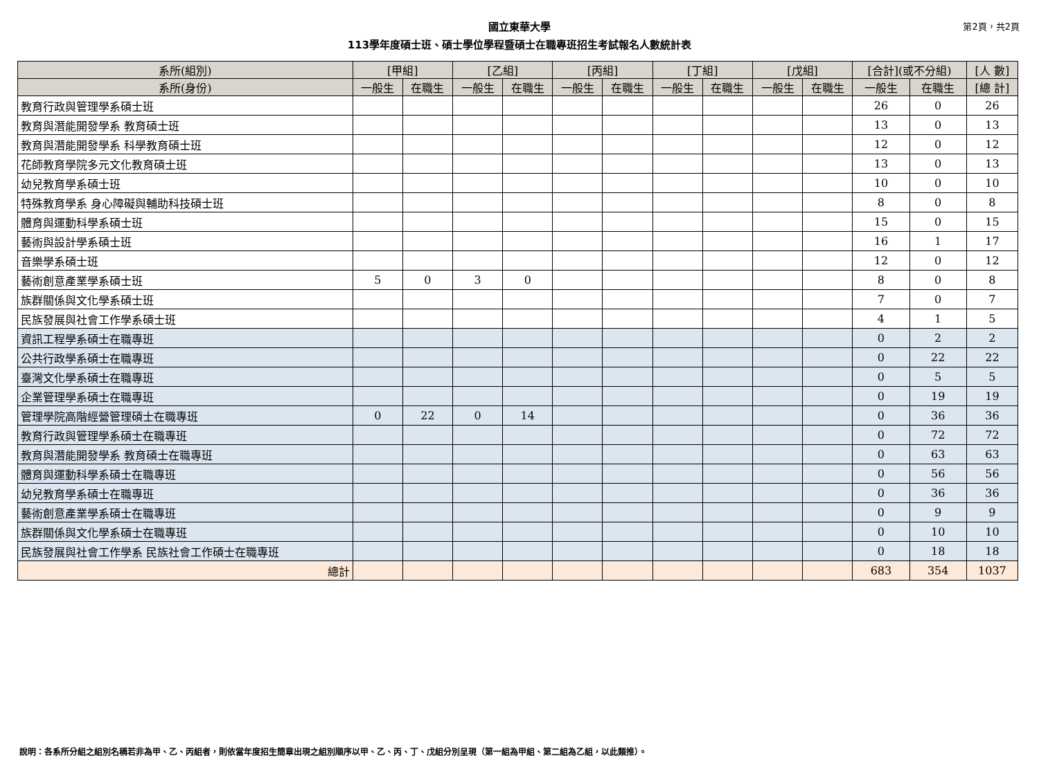國立東華大學
113學年度碩士班、碩士學位學程暨碩士在職專班招生考試報名人數統計表
第2頁，共2頁
| 系所(組別) | [甲組] | | [乙組] | | [丙組] | | [丁組] | | [戊組] | | [合計](或不分組) | | [人 數] |
| --- | --- | --- | --- | --- | --- | --- | --- | --- | --- | --- | --- | --- | --- |
| 系所(身份) | 一般生 | 在職生 | 一般生 | 在職生 | 一般生 | 在職生 | 一般生 | 在職生 | 一般生 | 在職生 | 一般生 | 在職生 | [總 計] |
| 教育行政與管理學系碩士班 | | | | | | | | | | | 26 | 0 | 26 |
| 教育與潛能開發學系 教育碩士班 | | | | | | | | | | | 13 | 0 | 13 |
| 教育與潛能開發學系 科學教育碩士班 | | | | | | | | | | | 12 | 0 | 12 |
| 花師教育學院多元文化教育碩士班 | | | | | | | | | | | 13 | 0 | 13 |
| 幼兒教育學系碩士班 | | | | | | | | | | | 10 | 0 | 10 |
| 特殊教育學系 身心障礙與輔助科技碩士班 | | | | | | | | | | | 8 | 0 | 8 |
| 體育與運動科學系碩士班 | | | | | | | | | | | 15 | 0 | 15 |
| 藝術與設計學系碩士班 | | | | | | | | | | | 16 | 1 | 17 |
| 音樂學系碩士班 | | | | | | | | | | | 12 | 0 | 12 |
| 藝術創意產業學系碩士班 | 5 | 0 | 3 | 0 | | | | | | | 8 | 0 | 8 |
| 族群關係與文化學系碩士班 | | | | | | | | | | | 7 | 0 | 7 |
| 民族發展與社會工作學系碩士班 | | | | | | | | | | | 4 | 1 | 5 |
| 資訊工程學系碩士在職專班 | | | | | | | | | | | 0 | 2 | 2 |
| 公共行政學系碩士在職專班 | | | | | | | | | | | 0 | 22 | 22 |
| 臺灣文化學系碩士在職專班 | | | | | | | | | | | 0 | 5 | 5 |
| 企業管理學系碩士在職專班 | | | | | | | | | | | 0 | 19 | 19 |
| 管理學院高階經營管理碩士在職專班 | 0 | 22 | 0 | 14 | | | | | | | 0 | 36 | 36 |
| 教育行政與管理學系碩士在職專班 | | | | | | | | | | | 0 | 72 | 72 |
| 教育與潛能開發學系 教育碩士在職專班 | | | | | | | | | | | 0 | 63 | 63 |
| 體育與運動科學系碩士在職專班 | | | | | | | | | | | 0 | 56 | 56 |
| 幼兒教育學系碩士在職專班 | | | | | | | | | | | 0 | 36 | 36 |
| 藝術創意產業學系碩士在職專班 | | | | | | | | | | | 0 | 9 | 9 |
| 族群關係與文化學系碩士在職專班 | | | | | | | | | | | 0 | 10 | 10 |
| 民族發展與社會工作學系 民族社會工作碩士在職專班 | | | | | | | | | | | 0 | 18 | 18 |
| 總計 | | | | | | | | | | | 683 | 354 | 1037 |
說明：各系所分組之組別名稱若非為甲、乙、丙組者，則依當年度招生簡章出現之組別順序以甲、乙、丙、丁、戊組分別呈現（第一組為甲組、第二組為乙組，以此類推）。